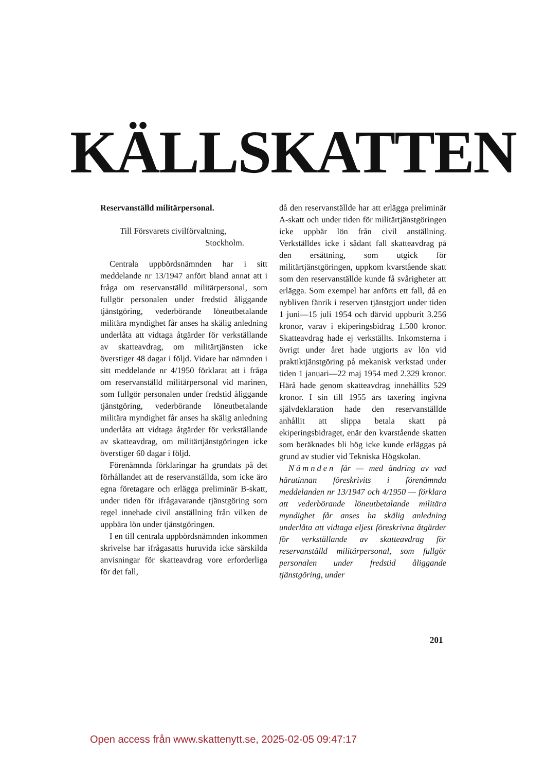KÄLLSKATTEN
Reservanställd militärpersonal.
Till Försvarets civilförvaltning,
Stockholm.
Centrala uppbördsnämnden har i sitt meddelande nr 13/1947 anfört bland annat att i fråga om reservanställd militärpersonal, som fullgör personalen under fredstid åliggande tjänstgöring, vederbörande löneutbetalande militära myndighet får anses ha skälig anledning underlåta att vidtaga åtgärder för verkställande av skatteavdrag, om militärtjänsten icke överstiger 48 dagar i följd. Vidare har nämnden i sitt meddelande nr 4/1950 förklarat att i fråga om reservanställd militärpersonal vid marinen, som fullgör personalen under fredstid åliggande tjänstgöring, vederbörande löneutbetalande militära myndighet får anses ha skälig anledning underlåta att vidtaga åtgärder för verkställande av skatteavdrag, om militärtjänstgöringen icke överstiger 60 dagar i följd.
Förenämnda förklaringar ha grundats på det förhållandet att de reservanställda, som icke äro egna företagare och erlägga preliminär B-skatt, under tiden för ifrågavarande tjänstgöring som regel innehade civil anställning från vilken de uppbära lön under tjänstgöringen.
I en till centrala uppbördsnämnden inkommen skrivelse har ifrågasatts huruvida icke särskilda anvisningar för skatteavdrag vore erforderliga för det fall,
då den reservanställde har att erlägga preliminär A-skatt och under tiden för militärtjänstgöringen icke uppbär lön från civil anställning. Verkställdes icke i sådant fall skatteavdrag på den ersättning, som utgick för militärtjänstgöringen, uppkom kvarstående skatt som den reservanställde kunde få svårigheter att erlägga. Som exempel har anförts ett fall, då en nybliven fänrik i reserven tjänstgjort under tiden 1 juni—15 juli 1954 och därvid uppburit 3.256 kronor, varav i ekiperingsbidrag 1.500 kronor. Skatteavdrag hade ej verkställts. Inkomsterna i övrigt under året hade utgjorts av lön vid praktiktjänstgöring på mekanisk verkstad under tiden 1 januari—22 maj 1954 med 2.329 kronor. Härå hade genom skatteavdrag innehållits 529 kronor. I sin till 1955 års taxering ingivna självdeklaration hade den reservanställde anhållit att slippa betala skatt på ekiperingsbidraget, enär den kvarstående skatten som beräknades bli hög icke kunde erläggas på grund av studier vid Tekniska Högskolan.
Nämnden får — med ändring av vad härutinnan föreskrivits i förenämnda meddelanden nr 13/1947 och 4/1950 — förklara att vederbörande löneutbetalande militära myndighet får anses ha skälig anledning underlåta att vidtaga eljest föreskrivna åtgärder för verkställande av skatteavdrag för reservanställd militärpersonal, som fullgör personalen under fredstid åliggande tjänstgöring, under
201
Open access från www.skattenytt.se, 2025-02-05 09:47:17